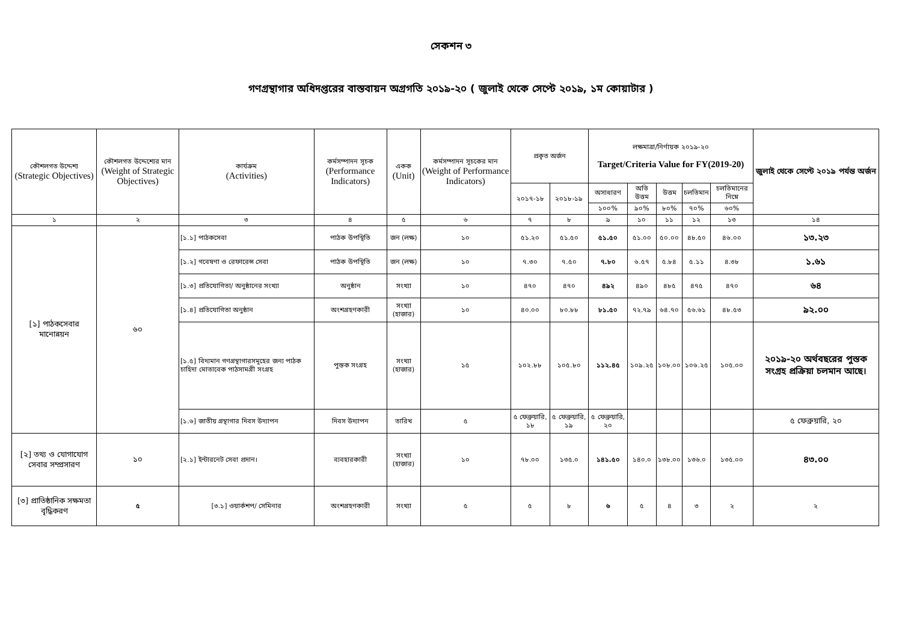সেকশন ৩
গণগ্রন্থাগার অধিদপ্তরের বাস্তবায়ন অগ্রগতি ২০১৯-২০ ( জুলাই থেকে সেপ্টে ২০১৯, ১ম কোয়াটার )
| কৌশলগত উদ্দেশ্য (Strategic Objectives) | কৌশলগত উদ্দেশ্যের মান (Weight of Strategic Objectives) | কার্যক্রম (Activities) | কর্মসম্পাদন সূচক (Performance Indicators) | একক (Unit) | কর্মসম্পাদন সূচকের মান (Weight of Performance Indicators) | প্রকৃত অর্জন | | লক্ষমাত্রা/নির্ণায়ক ২০১৯-২০ Target/Criteria Value for FY(2019-20) | | | | | জুলাই থেকে সেপ্টে ২০১৯ পর্যন্ত অর্জন |
| --- | --- | --- | --- | --- | --- | --- | --- | --- | --- | --- | --- | --- | --- |
| | | | | | | ২০১৭-১৮ | ২০১৮-১৯ | অসাধারণ | অতি উত্তম | উত্তম | চলতিমান | চলতিমানের নিম্নে | |
| | | | | | | | | ১০০% | ৯০% | ৮০% | ৭০% | ৬০% | |
| ১ | ২ | ৩ | ৪ | ৫ | ৬ | ৭ | ৮ | ৯ | ১০ | ১১ | ১২ | ১৩ | ১৪ |
| [১] পাঠকসেবার মানোন্নয়ন | ৬০ | [১.১] পাঠকসেবা | পাঠক উপস্থিতি | জন (লক্ষ) | ১০ | ৫১.২০ | ৫১.৫০ | ৫১.৫০ | ৫১.০০ | ৫০.০০ | ৪৮.৫০ | ৪৬.০০ | ১৩.২৩ |
| | | [১.২] গবেষণা ও রেফারেন্স সেবা | পাঠক উপস্থিতি | জন (লক্ষ) | ১০ | ৭.৩০ | ৭.৫০ | ৭.৮০ | ৬.৫৭ | ৫.৮৪ | ৫.১১ | ৪.৩৮ | ১.৬১ |
| | | [১.৩] প্রতিযোগিতা/ অনুষ্ঠানের সংখ্যা | অনুষ্ঠান | সংখ্যা | ১০ | ৪৭০ | ৪৭০ | ৪৯২ | ৪৯০ | ৪৮৫ | ৪৭৫ | ৪৭০ | ৬৪ |
| | | [১.৪] প্রতিযোগিতা অনুষ্ঠান | অংশগ্রহণকারী | সংখ্যা (হাজার) | ১০ | ৪০.০০ | ৮০.৮৮ | ৮১.৫০ | ৭২.৭৯ | ৬৪.৭০ | ৫৬.৬১ | ৪৮.৫৩ | ৯২.০০ |
| | | [১.৫] বিদ্যমান গণগ্রন্থাগারসমূহের জন্য পাঠক চাহিদা মোতাবেক পাঠসামগ্রী সংগ্রহ | পুস্তক সংগ্রহ | সংখ্যা (হাজার) | ১৫ | ১০২.৮৮ | ১০৫.৮০ | ১১২.৪৫ | ১০৯.২৫ | ১০৮.০০ | ১০৬.২৫ | ১০৫.০০ | ২০১৯-২০ অর্থবছরের পুস্তক সংগ্রহ প্রক্রিয়া চলমান আছে। |
| | | [১.৬] জাতীয় গ্রন্থাগার দিবস উদ্যাপন | দিবস উদ্যাপন | তারিখ | ৫ | ৫ ফেব্রুয়ারি, ১৮ | ৫ ফেব্রুয়ারি, ১৯ | ৫ ফেব্রুয়ারি, ২০ | | | | | ৫ ফেব্রুয়ারি, ২০ |
| [২] তথ্য ও যোগাযোগ সেবার সম্প্রসারণ | ১০ | [২.১] ইন্টারনেট সেবা প্রদান। | ব্যবহারকারী | সংখ্যা (হাজার) | ১০ | ৭৮.০০ | ১৩৫.০ | ১৪১.৫০ | ১৪০.০ | ১৩৮.০০ | ১৩৬.০ | ১৩৫.০০ | ৪৩.০০ |
| [৩] প্রাতিষ্ঠানিক সক্ষমতা বৃদ্ধিকরণ | ৫ | [৩.১] ওয়ার্কশপ/ সেমিনার | অংশগ্রহণকারী | সংখ্যা | ৫ | ৫ | ৮ | ৬ | ৫ | ৪ | ৩ | ২ | ২ |